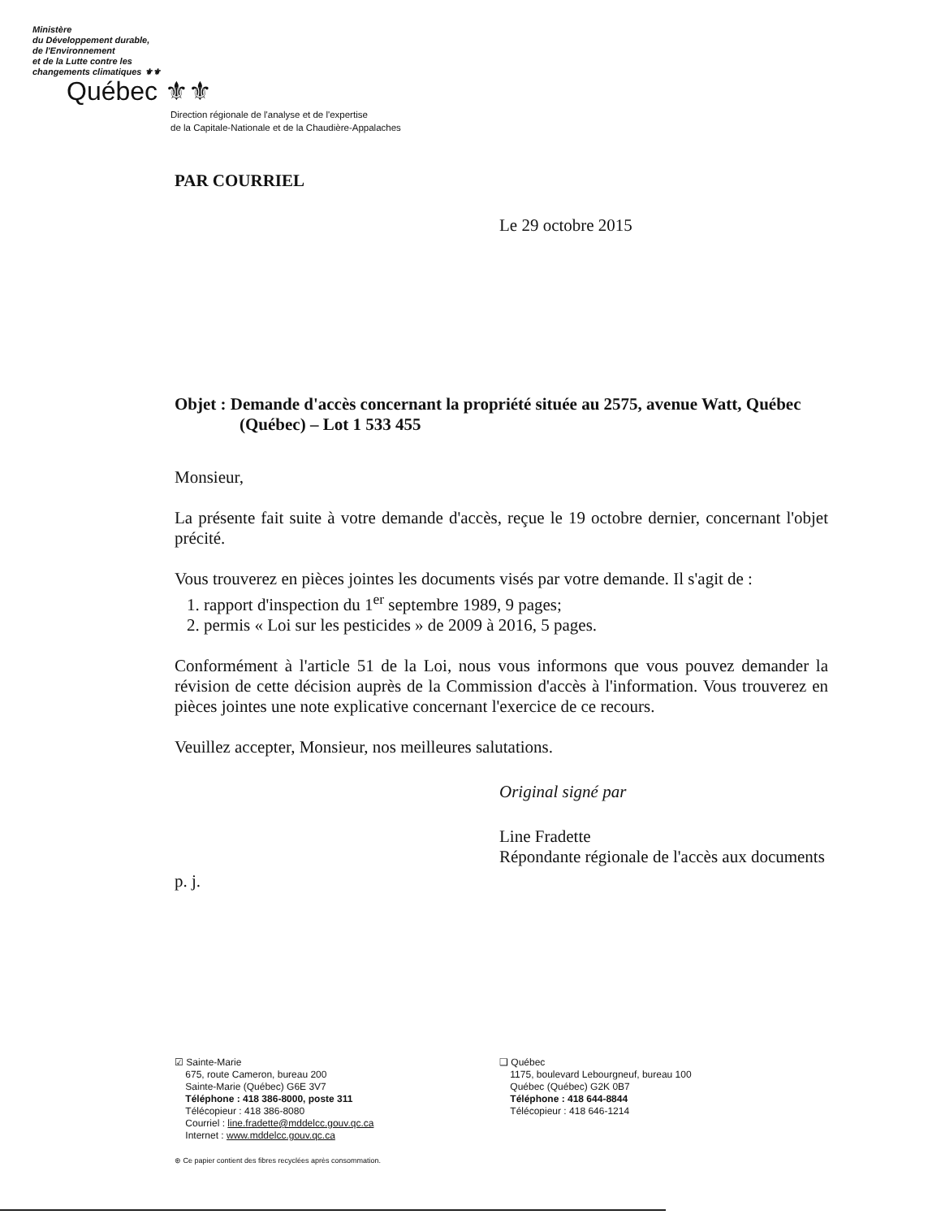Ministère
du Développement durable,
de l'Environnement
et de la Lutte contre les
changements climatiques ⚜⚜
Québec ⚜⚜
Direction régionale de l'analyse et de l'expertise
de la Capitale-Nationale et de la Chaudière-Appalaches
PAR COURRIEL
Le 29 octobre 2015
Objet : Demande d'accès concernant la propriété située au 2575, avenue Watt, Québec (Québec) – Lot 1 533 455
Monsieur,
La présente fait suite à votre demande d'accès, reçue le 19 octobre dernier, concernant l'objet précité.
Vous trouverez en pièces jointes les documents visés par votre demande. Il s'agit de :
1. rapport d'inspection du 1<sup>er</sup> septembre 1989, 9 pages;
2. permis « Loi sur les pesticides » de 2009 à 2016, 5 pages.
Conformément à l'article 51 de la Loi, nous vous informons que vous pouvez demander la révision de cette décision auprès de la Commission d'accès à l'information. Vous trouverez en pièces jointes une note explicative concernant l'exercice de ce recours.
Veuillez accepter, Monsieur, nos meilleures salutations.
Original signé par
Line Fradette
Répondante régionale de l'accès aux documents
p. j.
☑ Sainte-Marie
675, route Cameron, bureau 200
Sainte-Marie (Québec) G6E 3V7
Téléphone : 418 386-8000, poste 311
Télécopieur : 418 386-8080
Courriel : line.fradette@mddelcc.gouv.qc.ca
Internet : www.mddelcc.gouv.qc.ca
⊛ Ce papier contient des fibres recyclées après consommation.
❑ Québec
1175, boulevard Lebourgneuf, bureau 100
Québec (Québec) G2K 0B7
Téléphone : 418 644-8844
Télécopieur : 418 646-1214